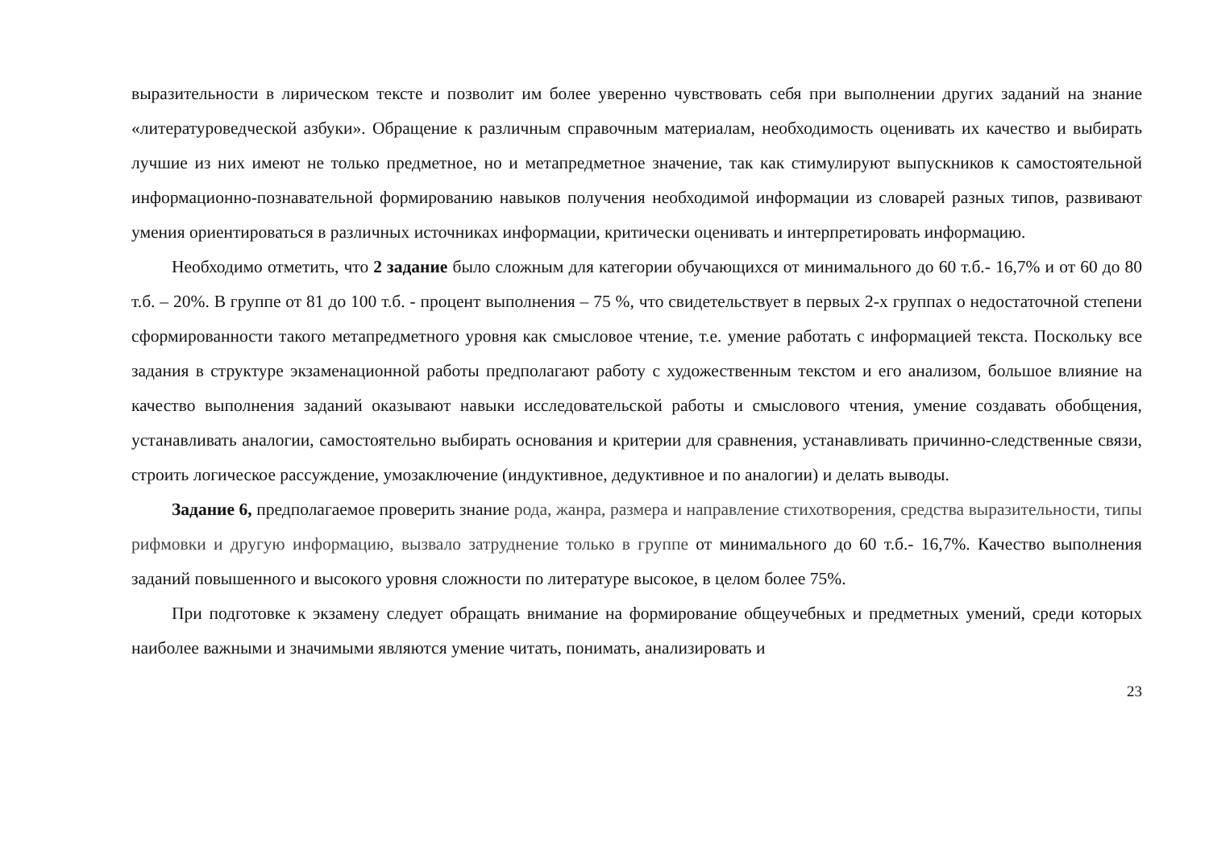выразительности в лирическом тексте и позволит им более уверенно чувствовать себя при выполнении других заданий на знание «литературоведческой азбуки». Обращение к различным справочным материалам, необходимость оценивать их качество и выбирать лучшие из них имеют не только предметное, но и метапредметное значение, так как стимулируют выпускников к самостоятельной информационно-познавательной формированию навыков получения необходимой информации из словарей разных типов, развивают умения ориентироваться в различных источниках информации, критически оценивать и интерпретировать информацию.
Необходимо отметить, что 2 задание было сложным для категории обучающихся от минимального до 60 т.б.- 16,7% и от 60 до 80 т.б. – 20%. В группе от 81 до 100 т.б. - процент выполнения – 75 %, что свидетельствует в первых 2-х группах о недостаточной степени сформированности такого метапредметного уровня как смысловое чтение, т.е. умение работать с информацией текста. Поскольку все задания в структуре экзаменационной работы предполагают работу с художественным текстом и его анализом, большое влияние на качество выполнения заданий оказывают навыки исследовательской работы и смыслового чтения, умение создавать обобщения, устанавливать аналогии, самостоятельно выбирать основания и критерии для сравнения, устанавливать причинно-следственные связи, строить логическое рассуждение, умозаключение (индуктивное, дедуктивное и по аналогии) и делать выводы.
Задание 6, предполагаемое проверить знание рода, жанра, размера и направление стихотворения, средства выразительности, типы рифмовки и другую информацию, вызвало затруднение только в группе от минимального до 60 т.б.- 16,7%. Качество выполнения заданий повышенного и высокого уровня сложности по литературе высокое, в целом более 75%.
При подготовке к экзамену следует обращать внимание на формирование общеучебных и предметных умений, среди которых наиболее важными и значимыми являются умение читать, понимать, анализировать и
23